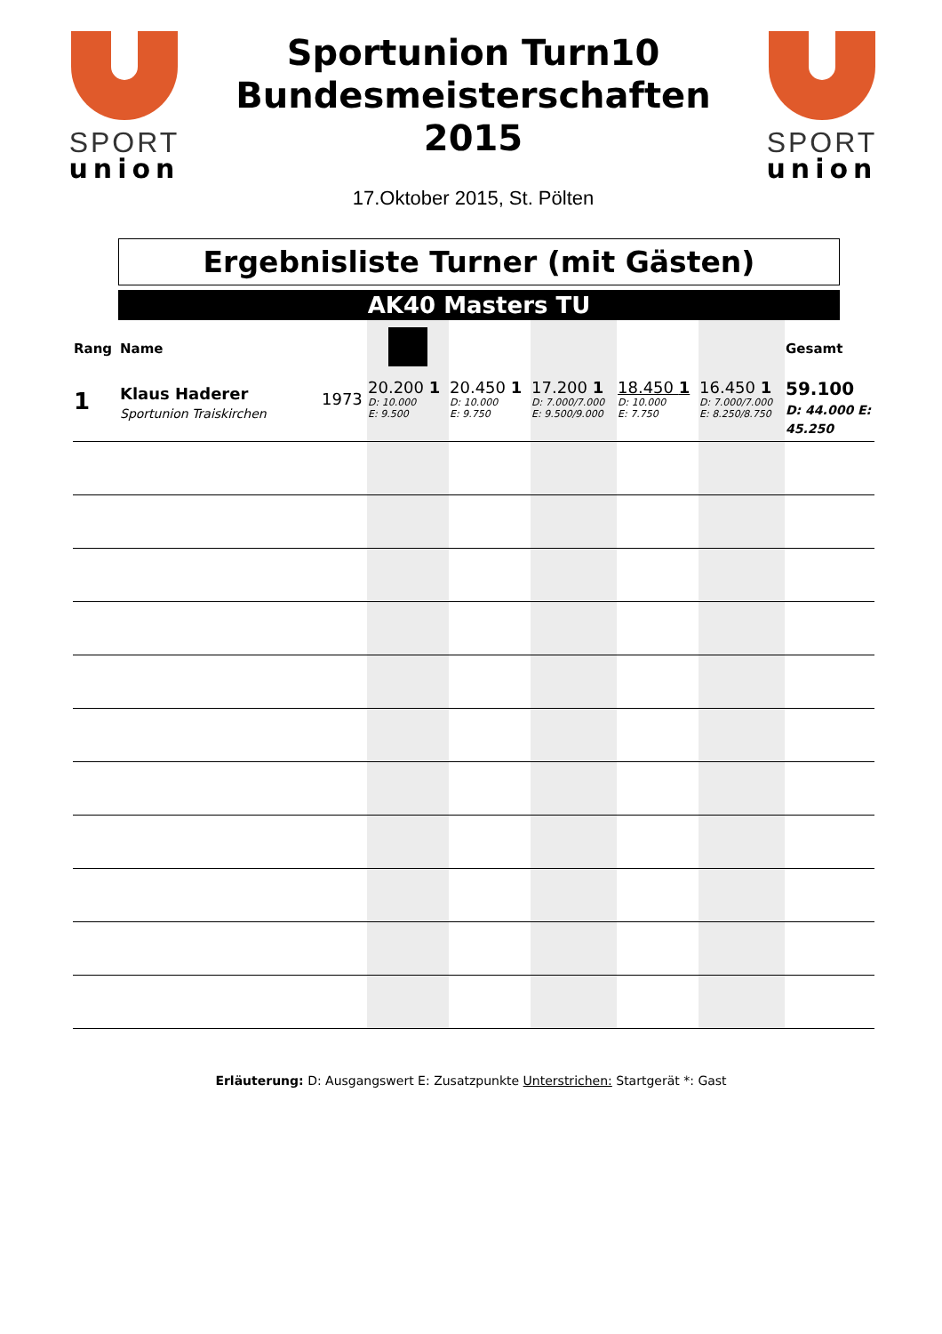SPORT
union
Sportunion Turn10
Bundesmeisterschaften
2015
17.Oktober 2015, St. Pölten
SPORT
union
Ergebnisliste Turner (mit Gästen)
AK40 Masters TU
| Rang | Name | | | | | | | Gesamt |
| --- | --- | --- | --- | --- | --- | --- | --- | --- |
| 1 | Klaus Haderer Sportunion Traiskirchen | 1973 | 20.200 1 D: 10.000 E: 9.500 | 20.450 1 D: 10.000 E: 9.750 | 17.200 1 D: 7.000/7.000 E: 9.500/9.000 | 18.450 1 D: 10.000 E: 7.750 | 16.450 1 D: 7.000/7.000 E: 8.250/8.750 | 59.100 D: 44.000 E: 45.250 |
Erläuterung: D: Ausgangswert E: Zusatzpunkte Unterstrichen: Startgerät *: Gast